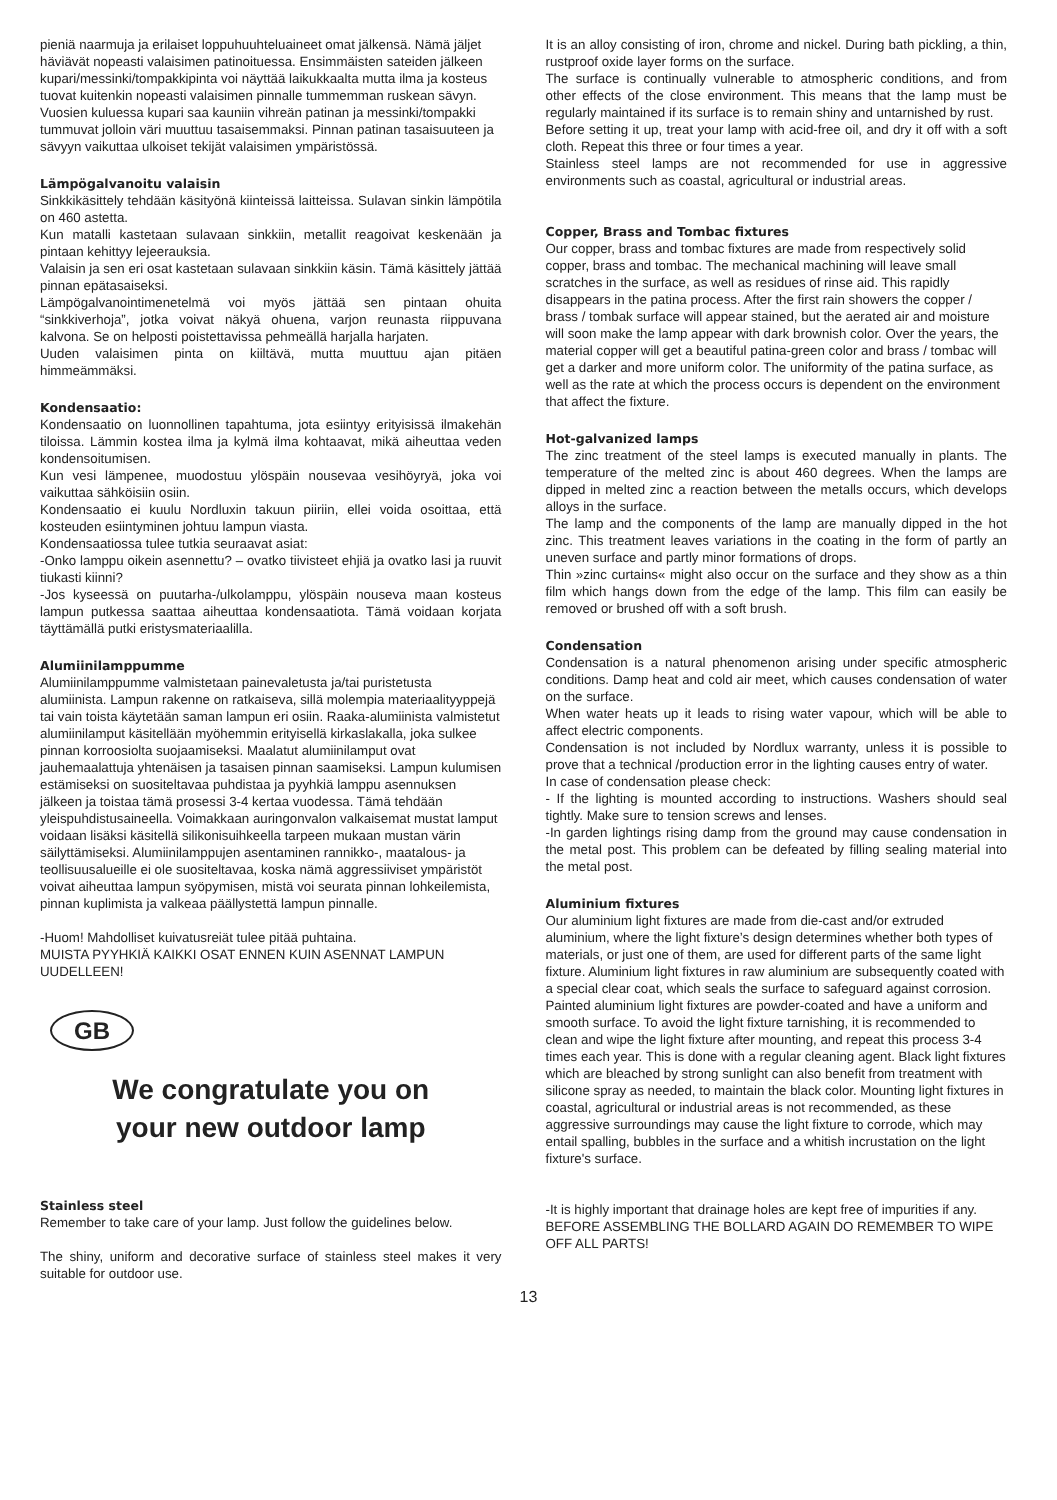pieniä naarmuja ja erilaiset loppuhuuhteluaineet omat jälkensä. Nämä jäljet häviävät nopeasti valaisimen patinoituessa. Ensimmäisten sateiden jälkeen kupari/messinki/tompakkipinta voi näyttää laikukkaalta mutta ilma ja kosteus tuovat kuitenkin nopeasti valaisimen pinnalle tummemman ruskean sävyn. Vuosien kuluessa kupari saa kauniin vihreän patinan ja messinki/tompakki tummuvat jolloin väri muuttuu tasaisemmaksi. Pinnan patinan tasaisuuteen ja sävyyn vaikuttaa ulkoiset tekijät valaisimen ympäristössä.
Lämpögalvanoitu valaisin
Sinkkikäsittely tehdään käsityönä kiinteissä laitteissa. Sulavan sinkin lämpötila on 460 astetta.
Kun matalli kastetaan sulavaan sinkkiin, metallit reagoivat keskenään ja pintaan kehittyy lejeerauksia.
Valaisin ja sen eri osat kastetaan sulavaan sinkkiin käsin. Tämä käsittely jättää pinnan epätasaiseksi.
Lämpögalvanointimenetelmä voi myös jättää sen pintaan ohuita “sinkkiverhoja”, jotka voivat näkyä ohuena, varjon reunasta riippuvana kalvona. Se on helposti poistettavissa pehmeällä harjalla harjaten.
Uuden valaisimen pinta on kiiltävä, mutta muuttuu ajan pitäen himmeämmäksi.
Kondensaatio:
Kondensaatio on luonnollinen tapahtuma, jota esiintyy erityisissä ilmakehän tiloissa. Lämmin kostea ilma ja kylmä ilma kohtaavat, mikä aiheuttaa veden kondensoitumisen.
Kun vesi lämpenee, muodostuu ylöspäin nousevaa vesihöyryä, joka voi vaikuttaa sähköisiin osiin.
Kondensaatio ei kuulu Nordluxin takuun piiriin, ellei voida osoittaa, että kosteuden esiintyminen johtuu lampun viasta.
Kondensaatiossa tulee tutkia seuraavat asiat:
-Onko lamppu oikein asennettu? – ovatko tiivisteet ehjiä ja ovatko lasi ja ruuvit tiukasti kiinni?
-Jos kyseessä on puutarha-/ulkolamppu, ylöspäin nouseva maan kosteus lampun putkessa saattaa aiheuttaa kondensaatiota. Tämä voidaan korjata täyttämällä putki eristysmateriaalilla.
Alumiinilamppumme
Alumiinilamppumme valmistetaan painevaletusta ja/tai puristetusta alumiinista. Lampun rakenne on ratkaiseva, sillä molempia materiaalityyppejä tai vain toista käytetään saman lampun eri osiin. Raaka-alumiinista valmistetut alumiinilamput käsitellään myöhemmin erityisellä kirkaslakalla, joka sulkee pinnan korroosiolta suojaamiseksi. Maalatut alumiinilamput ovat jauhemaalattuja yhtenäisen ja tasaisen pinnan saamiseksi. Lampun kulumisen estämiseksi on suositeltavaa puhdistaa ja pyyhkiä lamppu asennuksen jälkeen ja toistaa tämä prosessi 3-4 kertaa vuodessa. Tämä tehdään yleispuhdistusaineella. Voimakkaan auringonvalon valkaisemat mustat lamput voidaan lisäksi käsitellä silikonisuihkeella tarpeen mukaan mustan värin säilyttämiseksi. Alumiinilamppujen asentaminen rannikko-, maatalous- ja teollisuusalueille ei ole suositeltavaa, koska nämä aggressiiviset ympäristöt voivat aiheuttaa lampun syöpymisen, mistä voi seurata pinnan lohkeilemista, pinnan kuplimista ja valkeaa päällystettä lampun pinnalle.
-Huom! Mahdolliset kuivatusreiät tulee pitää puhtaina.
MUISTA PYYHKIÄ KAIKKI OSAT ENNEN KUIN ASENNAT LAMPUN UUDELLEEN!
GB
We congratulate you on
your new outdoor lamp
Stainless steel
Remember to take care of your lamp. Just follow the guidelines below.
The shiny, uniform and decorative surface of stainless steel makes it very suitable for outdoor use.
It is an alloy consisting of iron, chrome and nickel. During bath pickling, a thin, rustproof oxide layer forms on the surface.
The surface is continually vulnerable to atmospheric conditions, and from other effects of the close environment. This means that the lamp must be regularly maintained if its surface is to remain shiny and untarnished by rust.
Before setting it up, treat your lamp with acid-free oil, and dry it off with a soft cloth. Repeat this three or four times a year.
Stainless steel lamps are not recommended for use in aggressive environments such as coastal, agricultural or industrial areas.
Copper, Brass and Tombac fixtures
Our copper, brass and tombac fixtures are made from respectively solid copper, brass and tombac. The mechanical machining will leave small scratches in the surface, as well as residues of rinse aid. This rapidly disappears in the patina process. After the first rain showers the copper / brass / tombak surface will appear stained, but the aerated air and moisture will soon make the lamp appear with dark brownish color. Over the years, the material copper will get a beautiful patina-green color and brass / tombac will get a darker and more uniform color. The uniformity of the patina surface, as well as the rate at which the process occurs is dependent on the environment that affect the fixture.
Hot-galvanized lamps
The zinc treatment of the steel lamps is executed manually in plants. The temperature of the melted zinc is about 460 degrees. When the lamps are dipped in melted zinc a reaction between the metalls occurs, which develops alloys in the surface.
The lamp and the components of the lamp are manually dipped in the hot zinc. This treatment leaves variations in the coating in the form of partly an uneven surface and partly minor formations of drops.
Thin »zinc curtains« might also occur on the surface and they show as a thin film which hangs down from the edge of the lamp. This film can easily be removed or brushed off with a soft brush.
Condensation
Condensation is a natural phenomenon arising under specific atmospheric conditions. Damp heat and cold air meet, which causes condensation of water on the surface.
When water heats up it leads to rising water vapour, which will be able to affect electric components.
Condensation is not included by Nordlux warranty, unless it is possible to prove that a technical /production error in the lighting causes entry of water.
In case of condensation please check:
- If the lighting is mounted according to instructions. Washers should seal tightly. Make sure to tension screws and lenses.
-In garden lightings rising damp from the ground may cause condensation in the metal post. This problem can be defeated by filling sealing material into the metal post.
Aluminium fixtures
Our aluminium light fixtures are made from die-cast and/or extruded aluminium, where the light fixture’s design determines whether both types of materials, or just one of them, are used for different parts of the same light fixture. Aluminium light fixtures in raw aluminium are subsequently coated with a special clear coat, which seals the surface to safeguard against corrosion. Painted aluminium light fixtures are powder-coated and have a uniform and smooth surface. To avoid the light fixture tarnishing, it is recommended to clean and wipe the light fixture after mounting, and repeat this process 3-4 times each year. This is done with a regular cleaning agent. Black light fixtures which are bleached by strong sunlight can also benefit from treatment with silicone spray as needed, to maintain the black color. Mounting light fixtures in coastal, agricultural or industrial areas is not recommended, as these aggressive surroundings may cause the light fixture to corrode, which may entail spalling, bubbles in the surface and a whitish incrustation on the light fixture's surface.
-It is highly important that drainage holes are kept free of impurities if any.
BEFORE ASSEMBLING THE BOLLARD AGAIN DO REMEMBER TO WIPE OFF ALL PARTS!
13